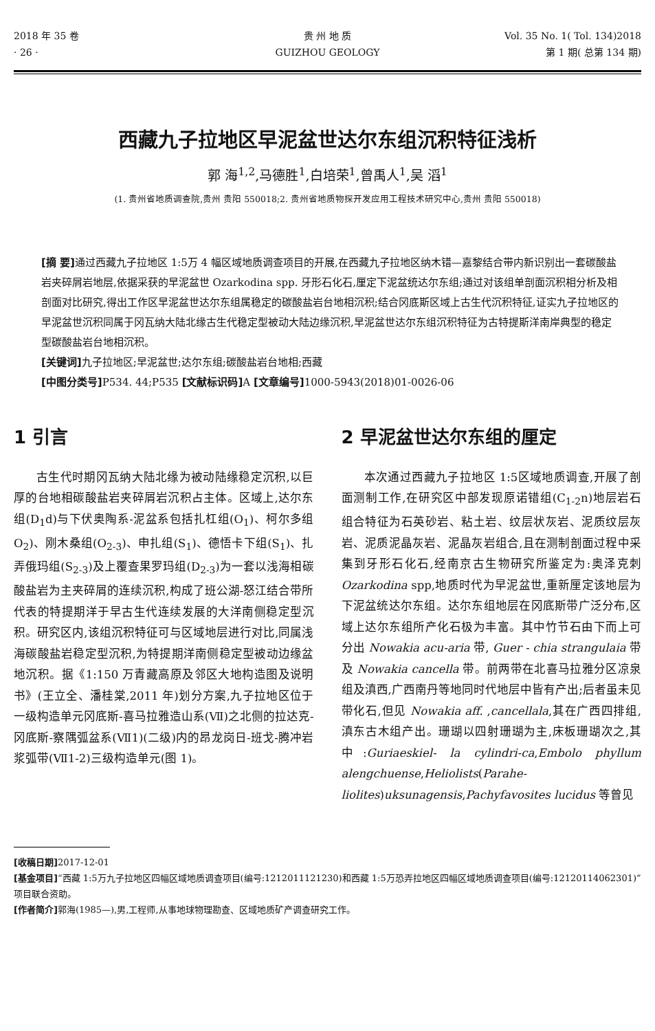2018 年 35 卷
· 26 ·
贵 州 地 质
GUIZHOU GEOLOGY
Vol. 35 No. 1( Tol. 134)2018
第 1 期( 总第 134 期)
西藏九子拉地区早泥盆世达尔东组沉积特征浅析
郭 海<sup>1,2</sup>,马德胜<sup>1</sup>,白培荣<sup>1</sup>,曾禹人<sup>1</sup>,吴 滔<sup>1</sup>
(1. 贵州省地质调查院,贵州 贵阳 550018;2. 贵州省地质物探开发应用工程技术研究中心,贵州 贵阳 550018)
[摘 要] 通过西藏九子拉地区 1:5万 4 幅区域地质调查项目的开展,在西藏九子拉地区纳木错—嘉黎结合带内新识别出一套碳酸盐岩夹碎屑岩地层,依据采获的早泥盆世 Ozarkodina spp. 牙形石化石,厘定下泥盆统达尔东组;通过对该组单剖面沉积相分析及相剖面对比研究,得出工作区早泥盆世达尔东组属稳定的碳酸盐岩台地相沉积;结合冈底斯区域上古生代沉积特征,证实九子拉地区的早泥盆世沉积同属于冈瓦纳大陆北缘古生代稳定型被动大陆边缘沉积,早泥盆世达尔东组沉积特征为古特提斯洋南岸典型的稳定型碳酸盐岩台地相沉积。
[关键词] 九子拉地区;早泥盆世;达尔东组;碳酸盐岩台地相;西藏
[中图分类号] P534. 44;P535 [文献标识码] A [文章编号] 1000-5943(2018)01-0026-06
1 引言
古生代时期冈瓦纳大陆北缘为被动陆缘稳定沉积,以巨厚的台地相碳酸盐岩夹碎屑岩沉积占主体。区域上,达尔东组(D<sub>1</sub>d)与下伏奥陶系-泥盆系包括扎杠组(O<sub>1</sub>)、柯尔多组 O<sub>2</sub>)、刚木桑组(O<sub>2-3</sub>)、申扎组(S<sub>1</sub>)、德悟卡下组(S<sub>1</sub>)、扎弄俄玛组(S<sub>2-3</sub>)及上覆查果罗玛组(D<sub>2-3</sub>)为一套以浅海相碳酸盐岩为主夹碎屑的连续沉积,构成了班公湖-怒江结合带所代表的特提期洋于早古生代连续发展的大洋南侧稳定型沉积。研究区内,该组沉积特征可与区域地层进行对比,同属浅海碳酸盐岩稳定型沉积,为特提期洋南侧稳定型被动边缘盆地沉积。据《1:150 万青藏高原及邻区大地构造图及说明书》(王立全、潘桂棠,2011 年)划分方案,九子拉地区位于一级构造单元冈底斯-喜马拉雅造山系(Ⅶ)之北侧的拉达克-冈底斯-察隅弧盆系(Ⅶ1)(二级)内的昂龙岗日-班戈-腾冲岩浆弧带(Ⅶ1-2)三级构造单元(图 1)。
2 早泥盆世达尔东组的厘定
本次通过西藏九子拉地区 1:5区域地质调查,开展了剖面测制工作,在研究区中部发现原诺错组(C<sub>1-2</sub>n)地层岩石组合特征为石英砂岩、粘土岩、纹层状灰岩、泥质纹层灰岩、泥质泥晶灰岩、泥晶灰岩组合,且在测制剖面过程中采集到牙形石化石,经南京古生物研究所鉴定为:奥泽克刺 Ozarkodina spp,地质时代为早泥盆世,重新厘定该地层为下泥盆统达尔东组。达尔东组地层在冈底斯带广泛分布,区域上达尔东组所产化石极为丰富。其中竹节石由下而上可分出 Nowakia acu-aria 带, Guer - chia strangulaia 带及 Nowakia cancella 带。前两带在北喜马拉雅分区凉泉组及滇西,广西南丹等地同时代地层中皆有产出;后者虽未见带化石,但见 Nowakia aff. ,cancellala,其在广西四排组,滇东古木组产出。珊瑚以四射珊瑚为主,床板珊瑚次之,其中:Guriaeskiel- la cylindri-ca,Embolo phyllum alengchuense,Heliolists(Parahe-liolites)uksunagensis,Pachyfavosites lucidus 等曾见
[收稿日期] 2017-12-01
[基金项目]“西藏 1:5万九子拉地区四幅区域地质调查项目(编号:1212011121230)和西藏 1:5万恐弄拉地区四幅区域地质调查项目(编号:12120114062301)”项目联合资助。
[作者简介] 郭海(1985—),男,工程师,从事地球物理勘查、区域地质矿产调查研究工作。